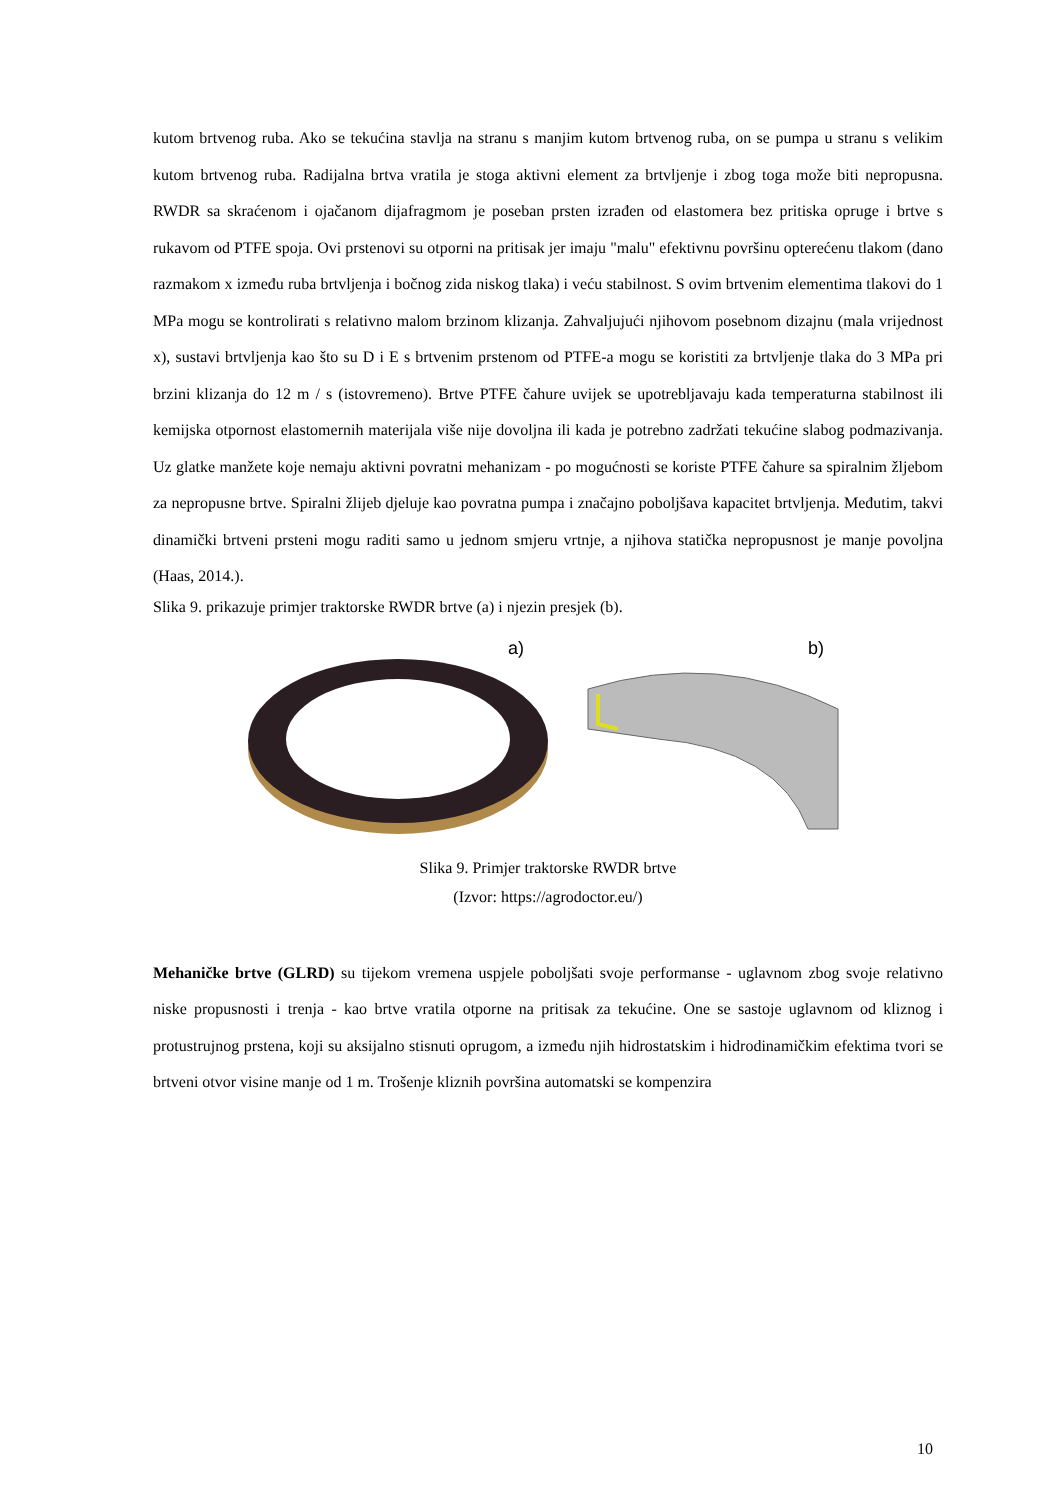kutom brtvenog ruba. Ako se tekućina stavlja na stranu s manjim kutom brtvenog ruba, on se pumpa u stranu s velikim kutom brtvenog ruba. Radijalna brtva vratila je stoga aktivni element za brtvljenje i zbog toga može biti nepropusna. RWDR sa skraćenom i ojačanom dijafragmom je poseban prsten izrađen od elastomera bez pritiska opruge i brtve s rukavom od PTFE spoja. Ovi prstenovi su otporni na pritisak jer imaju "malu" efektivnu površinu opterećenu tlakom (dano razmakom x između ruba brtvljenja i bočnog zida niskog tlaka) i veću stabilnost. S ovim brtvenim elementima tlakovi do 1 MPa mogu se kontrolirati s relativno malom brzinom klizanja. Zahvaljujući njihovom posebnom dizajnu (mala vrijednost x), sustavi brtvljenja kao što su D i E s brtvenim prstenom od PTFE-a mogu se koristiti za brtvljenje tlaka do 3 MPa pri brzini klizanja do 12 m / s (istovremeno). Brtve PTFE čahure uvijek se upotrebljavaju kada temperaturna stabilnost ili kemijska otpornost elastomernih materijala više nije dovoljna ili kada je potrebno zadržati tekućine slabog podmazivanja. Uz glatke manžete koje nemaju aktivni povratni mehanizam - po mogućnosti se koriste PTFE čahure sa spiralnim žljebom za nepropusne brtve. Spiralni žlijeb djeluje kao povratna pumpa i značajno poboljšava kapacitet brtvljenja. Međutim, takvi dinamički brtveni prsteni mogu raditi samo u jednom smjeru vrtnje, a njihova statička nepropusnost je manje povoljna (Haas, 2014.).
Slika 9. prikazuje primjer traktorske RWDR brtve (a) i njezin presjek (b).
a)
b)
Slika 9. Primjer traktorske RWDR brtve
(Izvor: https://agrodoctor.eu/)
Mehaničke brtve (GLRD) su tijekom vremena uspjele poboljšati svoje performanse - uglavnom zbog svoje relativno niske propusnosti i trenja - kao brtve vratila otporne na pritisak za tekućine. One se sastoje uglavnom od kliznog i protustrujnog prstena, koji su aksijalno stisnuti oprugom, a između njih hidrostatskim i hidrodinamičkim efektima tvori se brtveni otvor visine manje od 1 m. Trošenje kliznih površina automatski se kompenzira
10